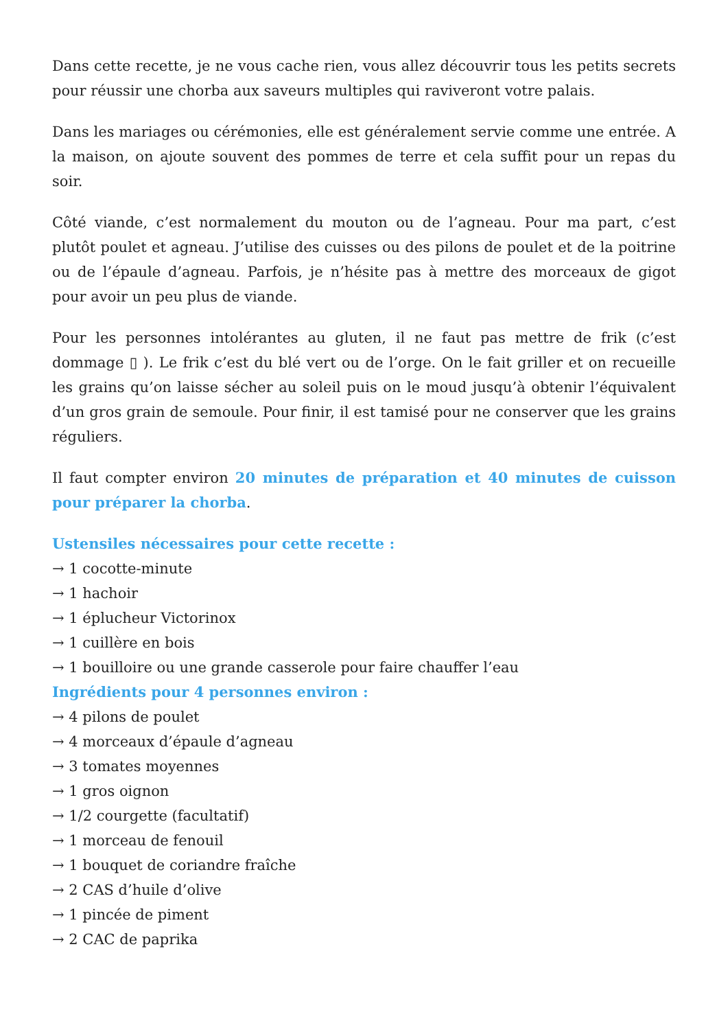Dans cette recette, je ne vous cache rien, vous allez découvrir tous les petits secrets pour réussir une chorba aux saveurs multiples qui raviveront votre palais.
Dans les mariages ou cérémonies, elle est généralement servie comme une entrée. A la maison, on ajoute souvent des pommes de terre et cela suffit pour un repas du soir.
Côté viande, c’est normalement du mouton ou de l’agneau. Pour ma part, c’est plutôt poulet et agneau. J’utilise des cuisses ou des pilons de poulet et de la poitrine ou de l’épaule d’agneau. Parfois, je n’hésite pas à mettre des morceaux de gigot pour avoir un peu plus de viande.
Pour les personnes intolérantes au gluten, il ne faut pas mettre de frik (c’est dommage ▯ ). Le frik c’est du blé vert ou de l’orge. On le fait griller et on recueille les grains qu’on laisse sécher au soleil puis on le moud jusqu’à obtenir l’équivalent d’un gros grain de semoule. Pour finir, il est tamisé pour ne conserver que les grains réguliers.
Il faut compter environ 20 minutes de préparation et 40 minutes de cuisson pour préparer la chorba.
Ustensiles nécessaires pour cette recette :
→ 1 cocotte-minute
→ 1 hachoir
→ 1 éplucheur Victorinox
→ 1 cuillère en bois
→ 1 bouilloire ou une grande casserole pour faire chauffer l’eau
Ingrédients pour 4 personnes environ :
→ 4 pilons de poulet
→ 4 morceaux d’épaule d’agneau
→ 3 tomates moyennes
→ 1 gros oignon
→ 1/2 courgette (facultatif)
→ 1 morceau de fenouil
→ 1 bouquet de coriandre fraîche
→ 2 CAS d’huile d’olive
→ 1 pincée de piment
→ 2 CAC de paprika